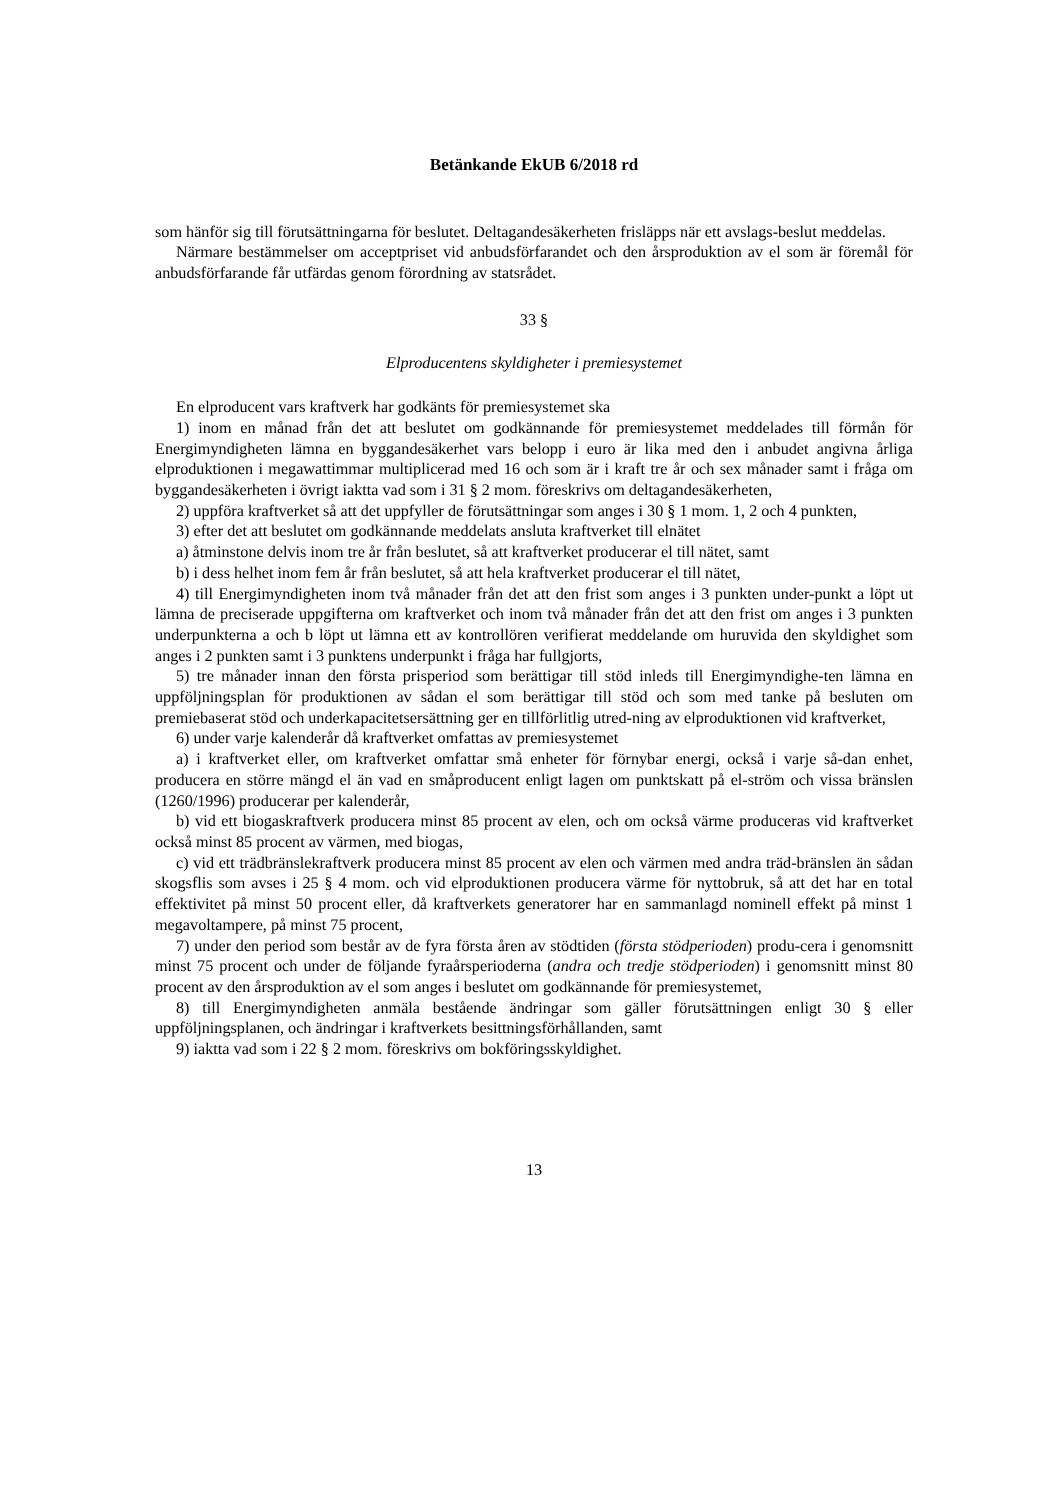Betänkande EkUB 6/2018 rd
som hänför sig till förutsättningarna för beslutet. Deltagandesäkerheten frisläpps när ett avslags-beslut meddelas.
Närmare bestämmelser om acceptpriset vid anbudsförfarandet och den årsproduktion av el som är föremål för anbudsförfarande får utfärdas genom förordning av statsrådet.
33 §
Elproducentens skyldigheter i premiesystemet
En elproducent vars kraftverk har godkänts för premiesystemet ska
1) inom en månad från det att beslutet om godkännande för premiesystemet meddelades till förmån för Energimyndigheten lämna en byggandesäkerhet vars belopp i euro är lika med den i anbudet angivna årliga elproduktionen i megawattimmar multiplicerad med 16 och som är i kraft tre år och sex månader samt i fråga om byggandesäkerheten i övrigt iaktta vad som i 31 § 2 mom. föreskrivs om deltagandesäkerheten,
2) uppföra kraftverket så att det uppfyller de förutsättningar som anges i 30 § 1 mom. 1, 2 och 4 punkten,
3) efter det att beslutet om godkännande meddelats ansluta kraftverket till elnätet
a) åtminstone delvis inom tre år från beslutet, så att kraftverket producerar el till nätet, samt
b) i dess helhet inom fem år från beslutet, så att hela kraftverket producerar el till nätet,
4) till Energimyndigheten inom två månader från det att den frist som anges i 3 punkten under-punkt a löpt ut lämna de preciserade uppgifterna om kraftverket och inom två månader från det att den frist om anges i 3 punkten underpunkterna a och b löpt ut lämna ett av kontrollören verifierat meddelande om huruvida den skyldighet som anges i 2 punkten samt i 3 punktens underpunkt i fråga har fullgjorts,
5) tre månader innan den första prisperiod som berättigar till stöd inleds till Energimyndighe-ten lämna en uppföljningsplan för produktionen av sådan el som berättigar till stöd och som med tanke på besluten om premiebaserat stöd och underkapacitetsersättning ger en tillförlitlig utred-ning av elproduktionen vid kraftverket,
6) under varje kalenderår då kraftverket omfattas av premiesystemet
a) i kraftverket eller, om kraftverket omfattar små enheter för förnybar energi, också i varje så-dan enhet, producera en större mängd el än vad en småproducent enligt lagen om punktskatt på el-ström och vissa bränslen (1260/1996) producerar per kalenderår,
b) vid ett biogaskraftverk producera minst 85 procent av elen, och om också värme produceras vid kraftverket också minst 85 procent av värmen, med biogas,
c) vid ett trädbränslekraftverk producera minst 85 procent av elen och värmen med andra träd-bränslen än sådan skogsflis som avses i 25 § 4 mom. och vid elproduktionen producera värme för nyttobruk, så att det har en total effektivitet på minst 50 procent eller, då kraftverkets generatorer har en sammanlagd nominell effekt på minst 1 megavoltampere, på minst 75 procent,
7) under den period som består av de fyra första åren av stödtiden (första stödperioden) produ-cera i genomsnitt minst 75 procent och under de följande fyraårsperioderna (andra och tredje stödperioden) i genomsnitt minst 80 procent av den årsproduktion av el som anges i beslutet om godkännande för premiesystemet,
8) till Energimyndigheten anmäla bestående ändringar som gäller förutsättningen enligt 30 § eller uppföljningsplanen, och ändringar i kraftverkets besittningsförhållanden, samt
9) iaktta vad som i 22 § 2 mom. föreskrivs om bokföringsskyldighet.
13